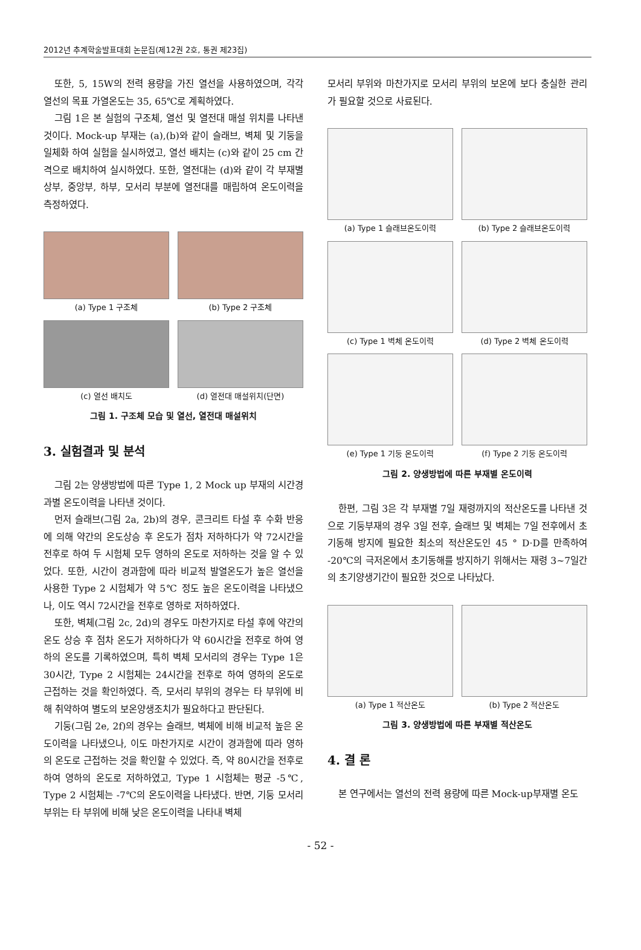2012년 추계학술발표대회 논문집(제12권 2호, 통권 제23집)
또한, 5, 15W의 전력 용량을 가진 열선을 사용하였으며, 각각 열선의 목표 가열온도는 35, 65℃로 계획하였다.
그림 1은 본 실험의 구조체, 열선 및 열전대 매설 위치를 나타낸 것이다. Mock-up 부재는 (a),(b)와 같이 슬래브, 벽체 및 기둥을 일체화 하여 실험을 실시하였고, 열선 배치는 (c)와 같이 25 cm 간격으로 배치하여 실시하였다. 또한, 열전대는 (d)와 같이 각 부재별 상부, 중앙부, 하부, 모서리 부분에 열전대를 매립하여 온도이력을 측정하였다.
(a) Type 1 구조체
(b) Type 2 구조체
(c) 열선 배치도
(d) 열전대 매설위치(단면)
그림 1. 구조체 모습 및 열선, 열전대 매설위치
3. 실험결과 및 분석
그림 2는 양생방법에 따른 Type 1, 2 Mock up 부재의 시간경과별 온도이력을 나타낸 것이다.
먼저 슬래브(그림 2a, 2b)의 경우, 콘크리트 타설 후 수화 반응에 의해 약간의 온도상승 후 온도가 점차 저하하다가 약 72시간을 전후로 하여 두 시험체 모두 영하의 온도로 저하하는 것을 알 수 있었다. 또한, 시간이 경과함에 따라 비교적 발열온도가 높은 열선을 사용한 Type 2 시험체가 약 5℃ 정도 높은 온도이력을 나타냈으나, 이도 역시 72시간을 전후로 영하로 저하하였다.
또한, 벽체(그림 2c, 2d)의 경우도 마찬가지로 타설 후에 약간의 온도 상승 후 점차 온도가 저하하다가 약 60시간을 전후로 하여 영하의 온도를 기록하였으며, 특히 벽체 모서리의 경우는 Type 1은 30시간, Type 2 시험체는 24시간을 전후로 하여 영하의 온도로 근접하는 것을 확인하였다. 즉, 모서리 부위의 경우는 타 부위에 비해 취약하여 별도의 보온양생조치가 필요하다고 판단된다.
기둥(그림 2e, 2f)의 경우는 슬래브, 벽체에 비해 비교적 높은 온도이력을 나타냈으나, 이도 마찬가지로 시간이 경과함에 따라 영하의 온도로 근접하는 것을 확인할 수 있었다. 즉, 약 80시간을 전후로 하여 영하의 온도로 저하하였고, Type 1 시험체는 평균 -5℃, Type 2 시험체는 -7℃의 온도이력을 나타냈다. 반면, 기둥 모서리 부위는 타 부위에 비해 낮은 온도이력을 나타내 벽체
모서리 부위와 마찬가지로 모서리 부위의 보온에 보다 충실한 관리가 필요할 것으로 사료된다.
(a) Type 1 슬래브온도이력
(b) Type 2 슬래브온도이력
(c) Type 1 벽체 온도이력
(d) Type 2 벽체 온도이력
(e) Type 1 기둥 온도이력
(f) Type 2 기둥 온도이력
그림 2. 양생방법에 따른 부재별 온도이력
한편, 그림 3은 각 부재별 7일 재령까지의 적산온도를 나타낸 것으로 기둥부재의 경우 3일 전후, 슬래브 및 벽체는 7일 전후에서 초기동해 방지에 필요한 최소의 적산온도인 45 ° D·D를 만족하여 -20℃의 극저온에서 초기동해를 방지하기 위해서는 재령 3~7일간의 초기양생기간이 필요한 것으로 나타났다.
(a) Type 1 적산온도
(b) Type 2 적산온도
그림 3. 양생방법에 따른 부재별 적산온도
4. 결 론
본 연구에서는 열선의 전력 용량에 따른 Mock-up부재별 온도
- 52 -